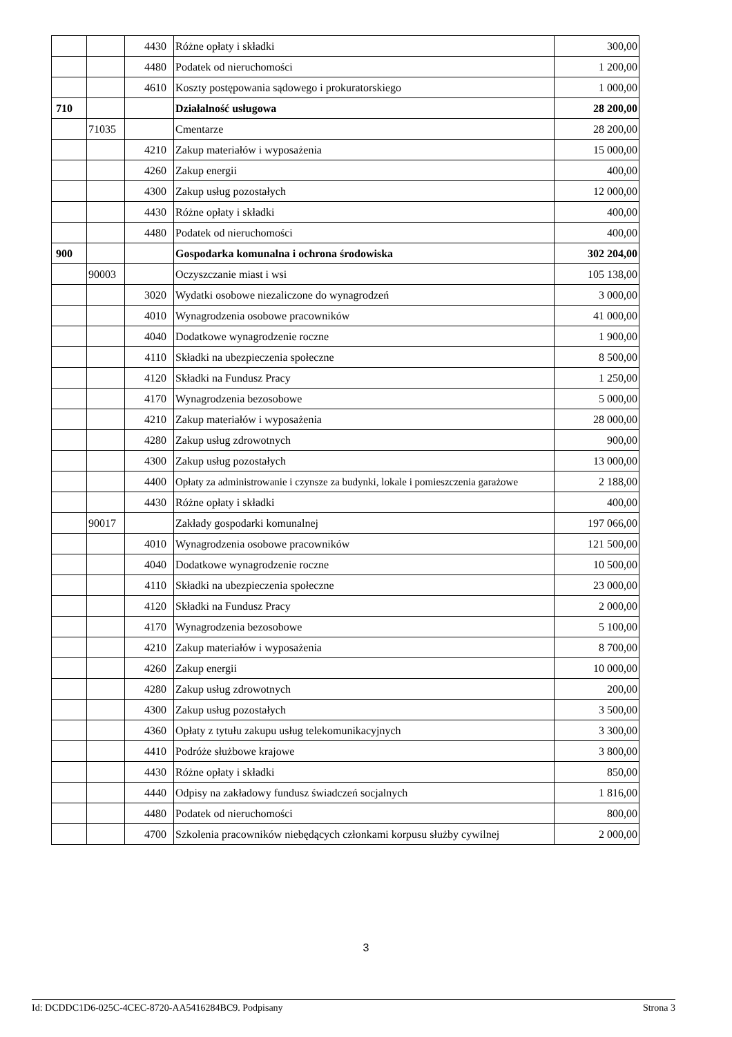| | | 4430 | Różne opłaty i składki | 300,00 |
| | | 4480 | Podatek od nieruchomości | 1 200,00 |
| | | 4610 | Koszty postępowania sądowego i prokuratorskiego | 1 000,00 |
| 710 | | | Działalność usługowa | 28 200,00 |
| | 71035 | | Cmentarze | 28 200,00 |
| | | 4210 | Zakup materiałów i wyposażenia | 15 000,00 |
| | | 4260 | Zakup energii | 400,00 |
| | | 4300 | Zakup usług pozostałych | 12 000,00 |
| | | 4430 | Różne opłaty i składki | 400,00 |
| | | 4480 | Podatek od nieruchomości | 400,00 |
| 900 | | | Gospodarka komunalna i ochrona środowiska | 302 204,00 |
| | 90003 | | Oczyszczanie miast i wsi | 105 138,00 |
| | | 3020 | Wydatki osobowe niezaliczone do wynagrodzeń | 3 000,00 |
| | | 4010 | Wynagrodzenia osobowe pracowników | 41 000,00 |
| | | 4040 | Dodatkowe wynagrodzenie roczne | 1 900,00 |
| | | 4110 | Składki na ubezpieczenia społeczne | 8 500,00 |
| | | 4120 | Składki na Fundusz Pracy | 1 250,00 |
| | | 4170 | Wynagrodzenia bezosobowe | 5 000,00 |
| | | 4210 | Zakup materiałów i wyposażenia | 28 000,00 |
| | | 4280 | Zakup usług zdrowotnych | 900,00 |
| | | 4300 | Zakup usług pozostałych | 13 000,00 |
| | | 4400 | Opłaty za administrowanie i czynsze za budynki, lokale i pomieszczenia garażowe | 2 188,00 |
| | | 4430 | Różne opłaty i składki | 400,00 |
| | 90017 | | Zakłady gospodarki komunalnej | 197 066,00 |
| | | 4010 | Wynagrodzenia osobowe pracowników | 121 500,00 |
| | | 4040 | Dodatkowe wynagrodzenie roczne | 10 500,00 |
| | | 4110 | Składki na ubezpieczenia społeczne | 23 000,00 |
| | | 4120 | Składki na Fundusz Pracy | 2 000,00 |
| | | 4170 | Wynagrodzenia bezosobowe | 5 100,00 |
| | | 4210 | Zakup materiałów i wyposażenia | 8 700,00 |
| | | 4260 | Zakup energii | 10 000,00 |
| | | 4280 | Zakup usług zdrowotnych | 200,00 |
| | | 4300 | Zakup usług pozostałych | 3 500,00 |
| | | 4360 | Opłaty z tytułu zakupu usług telekomunikacyjnych | 3 300,00 |
| | | 4410 | Podróże służbowe krajowe | 3 800,00 |
| | | 4430 | Różne opłaty i składki | 850,00 |
| | | 4440 | Odpisy na zakładowy fundusz świadczeń socjalnych | 1 816,00 |
| | | 4480 | Podatek od nieruchomości | 800,00 |
| | | 4700 | Szkolenia pracowników niebędących członkami korpusu służby cywilnej | 2 000,00 |
3
Id: DCDDC1D6-025C-4CEC-8720-AA5416284BC9. Podpisany Strona 3